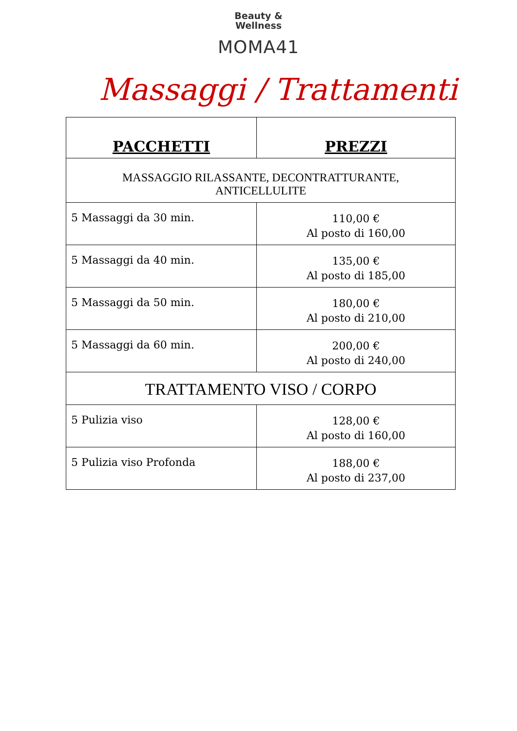Beauty &
Wellness
MOMA41
Massaggi / Trattamenti
| PACCHETTI | PREZZI |
| --- | --- |
| MASSAGGIO RILASSANTE, DECONTRATTURANTE, ANTICELLULITE | |
| 5 Massaggi da 30 min. | 110,00 € Al posto di 160,00 |
| 5 Massaggi da 40 min. | 135,00 € Al posto di 185,00 |
| 5 Massaggi da 50 min. | 180,00 € Al posto di 210,00 |
| 5 Massaggi da 60 min. | 200,00 € Al posto di 240,00 |
| TRATTAMENTO VISO / CORPO | |
| 5 Pulizia viso | 128,00 € Al posto di 160,00 |
| 5 Pulizia viso Profonda | 188,00 € Al posto di 237,00 |